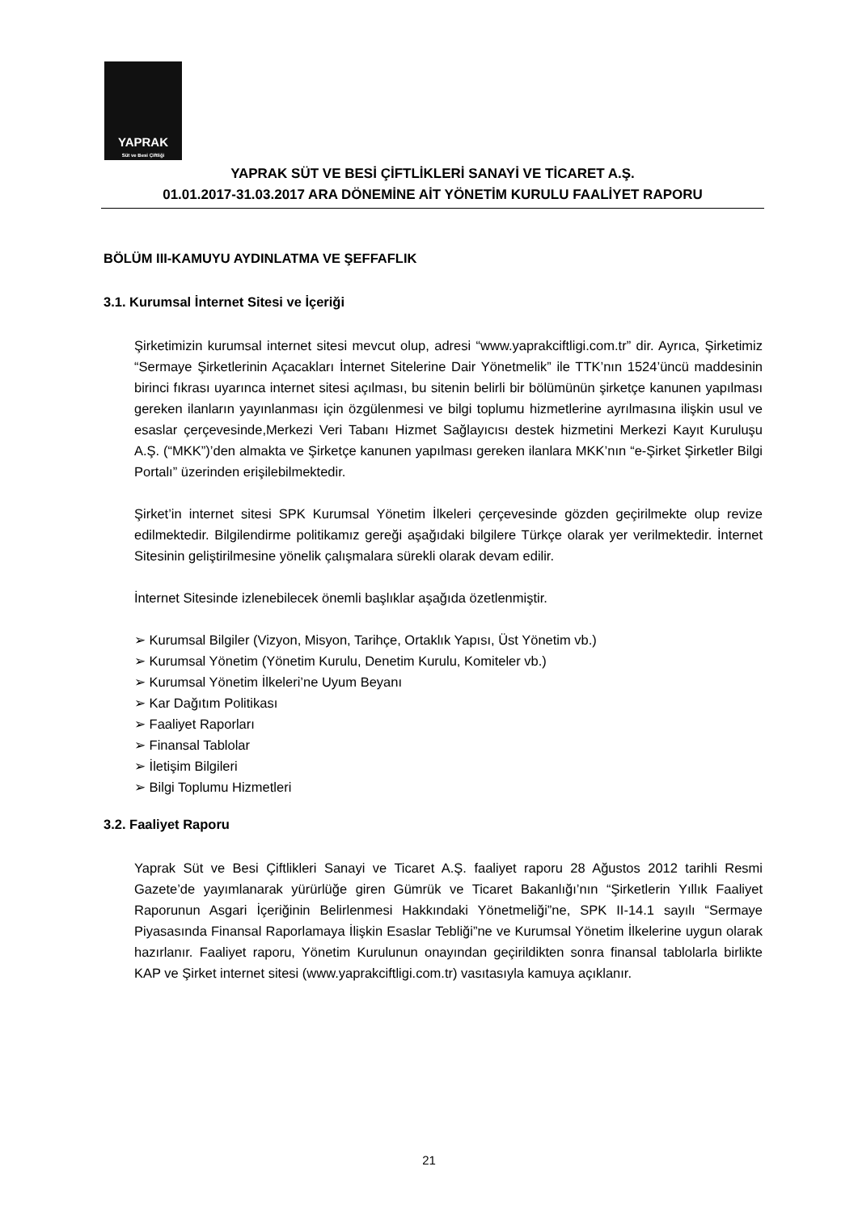YAPRAK
Süt ve Besi Çiftliği
YAPRAK SÜT VE BESİ ÇİFTLİKLERİ SANAYİ VE TİCARET A.Ş.
01.01.2017-31.03.2017 ARA DÖNEMİNE AİT YÖNETİM KURULU FAALİYET RAPORU
BÖLÜM III-KAMUYU AYDINLATMA VE ŞEFFAFLIK
3.1. Kurumsal İnternet Sitesi ve İçeriği
Şirketimizin kurumsal internet sitesi mevcut olup, adresi “www.yaprakciftligi.com.tr” dir. Ayrıca, Şirketimiz “Sermaye Şirketlerinin Açacakları İnternet Sitelerine Dair Yönetmelik” ile TTK’nın 1524’üncü maddesinin birinci fıkrası uyarınca internet sitesi açılması, bu sitenin belirli bir bölümünün şirketçe kanunen yapılması gereken ilanların yayınlanması için özgülenmesi ve bilgi toplumu hizmetlerine ayrılmasına ilişkin usul ve esaslar çerçevesinde,Merkezi Veri Tabanı Hizmet Sağlayıcısı destek hizmetini Merkezi Kayıt Kuruluşu A.Ş. (“MKK”)’den almakta ve Şirketçe kanunen yapılması gereken ilanlara MKK’nın “e-Şirket Şirketler Bilgi Portalı” üzerinden erişilebilmektedir.
Şirket’in internet sitesi SPK Kurumsal Yönetim İlkeleri çerçevesinde gözden geçirilmekte olup revize edilmektedir. Bilgilendirme politikamız gereği aşağıdaki bilgilere Türkçe olarak yer verilmektedir. İnternet Sitesinin geliştirilmesine yönelik çalışmalara sürekli olarak devam edilir.
İnternet Sitesinde izlenebilecek önemli başlıklar aşağıda özetlenmiştir.
➢ Kurumsal Bilgiler (Vizyon, Misyon, Tarihçe, Ortaklık Yapısı, Üst Yönetim vb.)
➢ Kurumsal Yönetim (Yönetim Kurulu, Denetim Kurulu, Komiteler vb.)
➢ Kurumsal Yönetim İlkeleri’ne Uyum Beyanı
➢ Kar Dağıtım Politikası
➢ Faaliyet Raporları
➢ Finansal Tablolar
➢ İletişim Bilgileri
➢ Bilgi Toplumu Hizmetleri
3.2. Faaliyet Raporu
Yaprak Süt ve Besi Çiftlikleri Sanayi ve Ticaret A.Ş. faaliyet raporu 28 Ağustos 2012 tarihli Resmi Gazete’de yayımlanarak yürürlüğe giren Gümrük ve Ticaret Bakanlığı’nın “Şirketlerin Yıllık Faaliyet Raporunun Asgari İçeriğinin Belirlenmesi Hakkındaki Yönetmeliği”ne, SPK II-14.1 sayılı “Sermaye Piyasasında Finansal Raporlamaya İlişkin Esaslar Tebliği”ne ve Kurumsal Yönetim İlkelerine uygun olarak hazırlanır. Faaliyet raporu, Yönetim Kurulunun onayından geçirildikten sonra finansal tablolarla birlikte KAP ve Şirket internet sitesi (www.yaprakciftligi.com.tr) vasıtasıyla kamuya açıklanır.
21